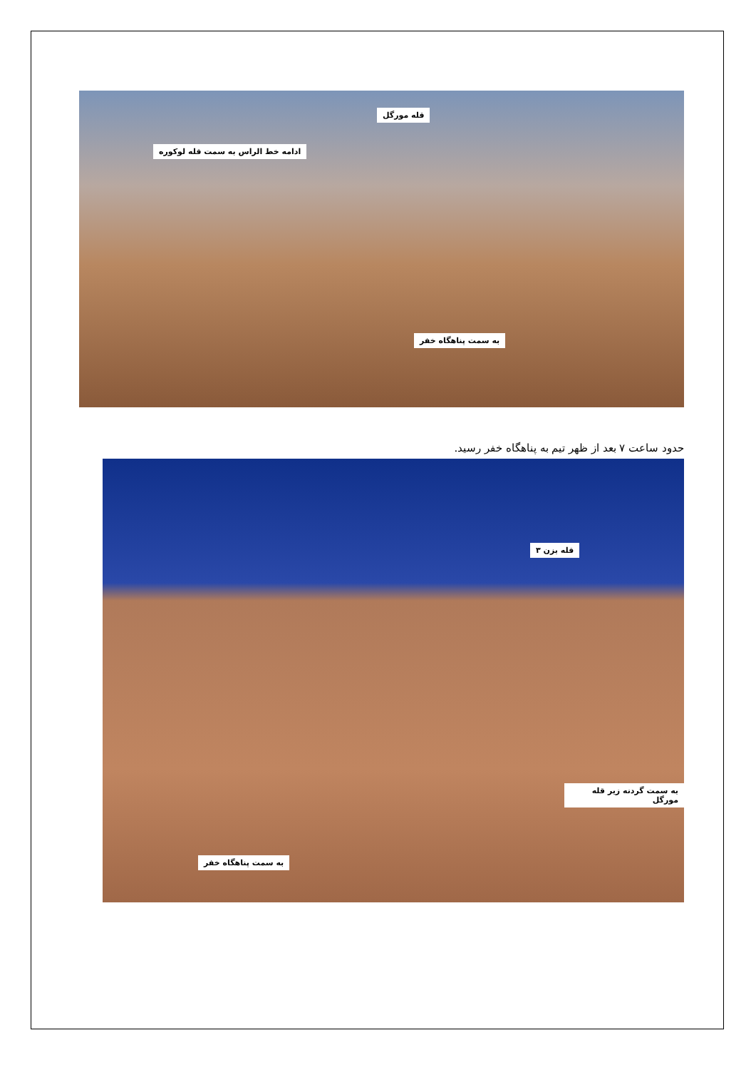قله مورگل
ادامه خط الراس به سمت قله لوکوره
به سمت پناهگاه خفر
حدود ساعت ۷ بعد از ظهر تیم به پناهگاه خفر رسید.
قله بزن ۳
به سمت گردنه زیر قله مورگل
به سمت پناهگاه خفر